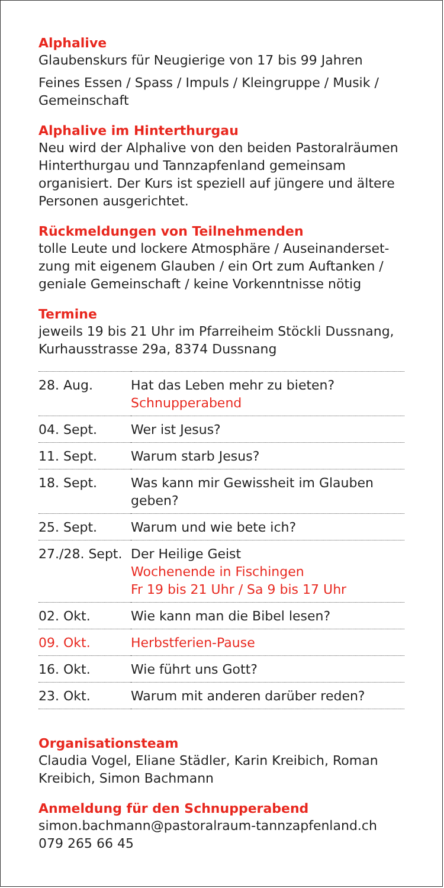Alphalive
Glaubenskurs für Neugierige von 17 bis 99 Jahren
Feines Essen / Spass / Impuls / Kleingruppe / Musik / Gemeinschaft
Alphalive im Hinterthurgau
Neu wird der Alphalive von den beiden Pastoral­räumen Hinterthurgau und Tannzapfenland gemeinsam organisiert. Der Kurs ist speziell auf jüngere und ältere Personen ausgerichtet.
Rückmeldungen von Teilnehmenden
tolle Leute und lockere Atmosphäre / Auseinanderset­zung mit eigenem Glauben / ein Ort zum Auftanken / geniale Gemeinschaft / keine Vorkenntnisse nötig
Termine
jeweils 19 bis 21 Uhr im Pfarreiheim Stöckli Dussnang, Kurhausstrasse 29a, 8374 Dussnang
| 28. Aug. | Hat das Leben mehr zu bieten? Schnupperabend |
| 04. Sept. | Wer ist Jesus? |
| 11. Sept. | Warum starb Jesus? |
| 18. Sept. | Was kann mir Gewissheit im Glauben geben? |
| 25. Sept. | Warum und wie bete ich? |
| 27./28. Sept. | Der Heilige Geist Wochenende in Fischingen Fr 19 bis 21 Uhr / Sa 9 bis 17 Uhr |
| 02. Okt. | Wie kann man die Bibel lesen? |
| 09. Okt. | Herbstferien-Pause |
| 16. Okt. | Wie führt uns Gott? |
| 23. Okt. | Warum mit anderen darüber reden? |
Organisationsteam
Claudia Vogel, Eliane Städler, Karin Kreibich, Roman Kreibich, Simon Bachmann
Anmeldung für den Schnupperabend
simon.bachmann@pastoralraum-tannzapfenland.ch
079 265 66 45